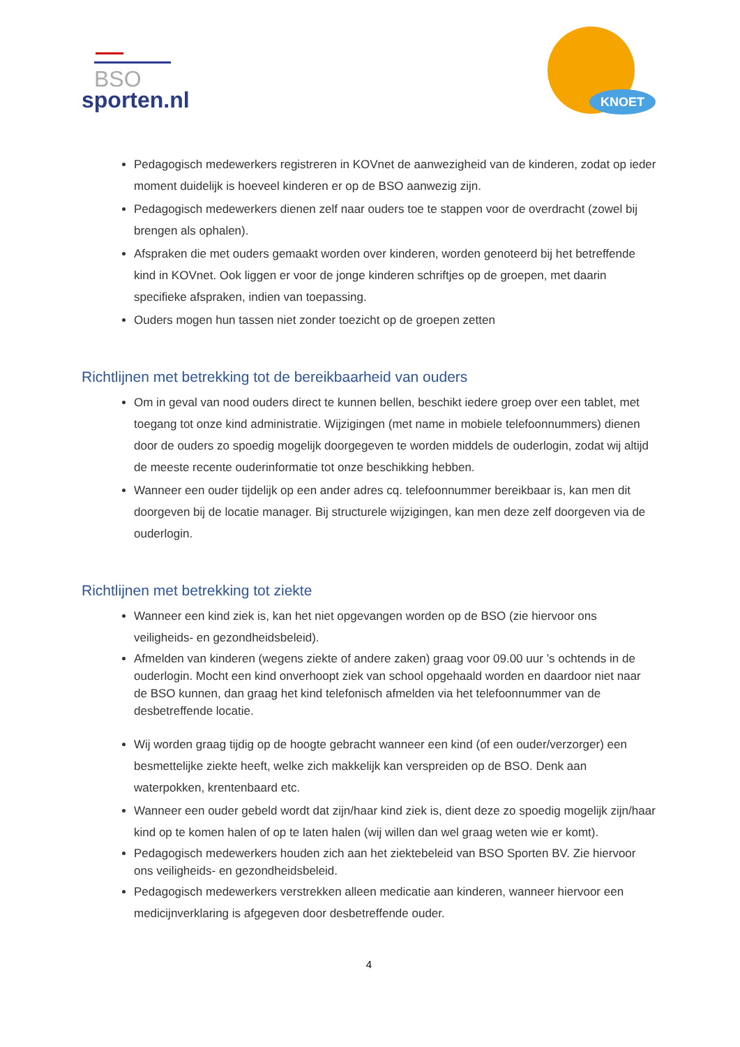BSO
sporten.nl
KNOET
Pedagogisch medewerkers registreren in KOVnet de aanwezigheid van de kinderen, zodat op ieder moment duidelijk is hoeveel kinderen er op de BSO aanwezig zijn.
Pedagogisch medewerkers dienen zelf naar ouders toe te stappen voor de overdracht (zowel bij brengen als ophalen).
Afspraken die met ouders gemaakt worden over kinderen, worden genoteerd bij het betreffende kind in KOVnet. Ook liggen er voor de jonge kinderen schriftjes op de groepen, met daarin specifieke afspraken, indien van toepassing.
Ouders mogen hun tassen niet zonder toezicht op de groepen zetten
Richtlijnen met betrekking tot de bereikbaarheid van ouders
Om in geval van nood ouders direct te kunnen bellen, beschikt iedere groep over een tablet, met toegang tot onze kind administratie. Wijzigingen (met name in mobiele telefoonnummers) dienen door de ouders zo spoedig mogelijk doorgegeven te worden middels de ouderlogin, zodat wij altijd de meeste recente ouderinformatie tot onze beschikking hebben.
Wanneer een ouder tijdelijk op een ander adres cq. telefoonnummer bereikbaar is, kan men dit doorgeven bij de locatie manager. Bij structurele wijzigingen, kan men deze zelf doorgeven via de ouderlogin.
Richtlijnen met betrekking tot ziekte
Wanneer een kind ziek is, kan het niet opgevangen worden op de BSO (zie hiervoor ons veiligheids- en gezondheidsbeleid).
Afmelden van kinderen (wegens ziekte of andere zaken) graag voor 09.00 uur ’s ochtends in de ouderlogin. Mocht een kind onverhoopt ziek van school opgehaald worden en daardoor niet naar de BSO kunnen, dan graag het kind telefonisch afmelden via het telefoonnummer van de desbetreffende locatie.
Wij worden graag tijdig op de hoogte gebracht wanneer een kind (of een ouder/verzorger) een besmettelijke ziekte heeft, welke zich makkelijk kan verspreiden op de BSO. Denk aan waterpokken, krentenbaard etc.
Wanneer een ouder gebeld wordt dat zijn/haar kind ziek is, dient deze zo spoedig mogelijk zijn/haar kind op te komen halen of op te laten halen (wij willen dan wel graag weten wie er komt).
Pedagogisch medewerkers houden zich aan het ziektebeleid van BSO Sporten BV. Zie hiervoor ons veiligheids- en gezondheidsbeleid.
Pedagogisch medewerkers verstrekken alleen medicatie aan kinderen, wanneer hiervoor een medicijnverklaring is afgegeven door desbetreffende ouder.
4